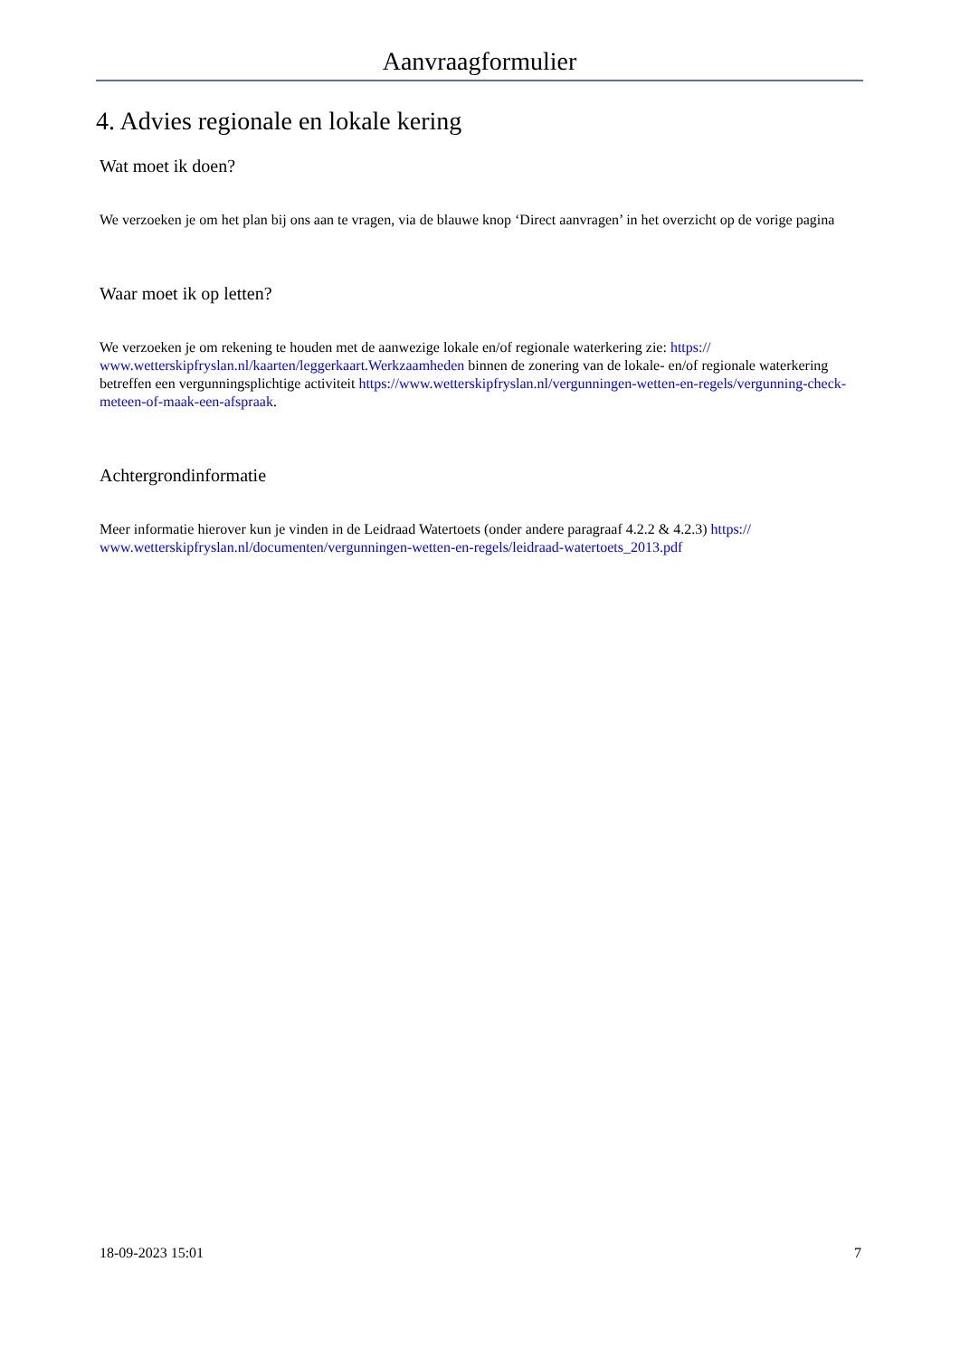Aanvraagformulier
4. Advies regionale en lokale kering
Wat moet ik doen?
We verzoeken je om het plan bij ons aan te vragen, via de blauwe knop ‘Direct aanvragen’ in het overzicht op de vorige pagina
Waar moet ik op letten?
We verzoeken je om rekening te houden met de aanwezige lokale en/of regionale waterkering zie: https://
www.wetterskipfryslan.nl/kaarten/leggerkaart.Werkzaamheden binnen de zonering van de lokale- en/of regionale waterkering betreffen een vergunningsplichtige activiteit https://www.wetterskipfryslan.nl/vergunningen-wetten-en-regels/vergunning-check-meteen-of-maak-een-afspraak.
Achtergrondinformatie
Meer informatie hierover kun je vinden in de Leidraad Watertoets (onder andere paragraaf 4.2.2 & 4.2.3) https://
www.wetterskipfryslan.nl/documenten/vergunningen-wetten-en-regels/leidraad-watertoets_2013.pdf
18-09-2023 15:01 7